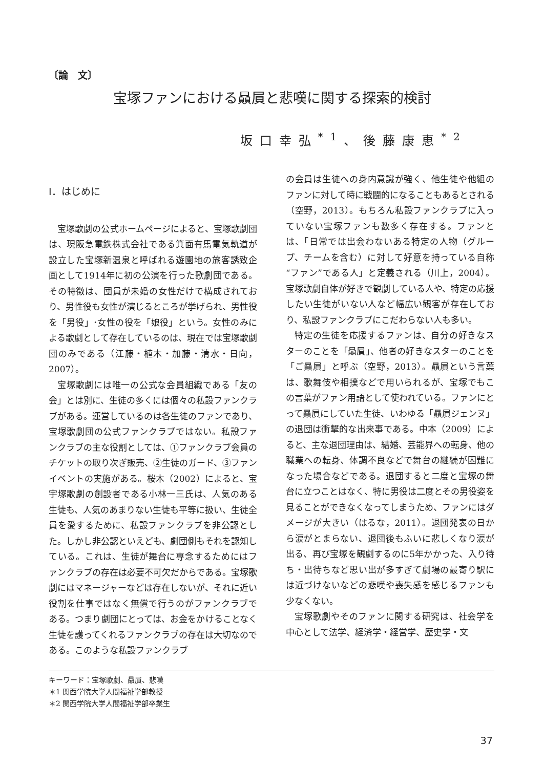〔論　文〕
宝塚ファンにおける贔屓と悲嘆に関する探索的検討
坂口幸弘<sup>*1</sup>、後藤康恵<sup>*2</sup>
Ⅰ．はじめに
宝塚歌劇の公式ホームページによると、宝塚歌劇団は、現阪急電鉄株式会社である箕面有馬電気軌道が設立した宝塚新温泉と呼ばれる遊園地の旅客誘致企画として1914年に初の公演を行った歌劇団である。その特徴は、団員が未婚の女性だけで構成されており、男性役も女性が演じるところが挙げられ、男性役を「男役」･女性の役を「娘役」という。女性のみによる歌劇として存在しているのは、現在では宝塚歌劇団のみである（江藤・植木・加藤・清水・日向，2007）。
宝塚歌劇には唯一の公式な会員組織である「友の会」とは別に、生徒の多くには個々の私設ファンクラブがある。運営しているのは各生徒のファンであり、宝塚歌劇団の公式ファンクラブではない。私設ファンクラブの主な役割としては、①ファンクラブ会員のチケットの取り次ぎ販売、②生徒のガード、③ファンイベントの実施がある。桜木（2002）によると、宝宇塚歌劇の創設者である小林一三氏は、人気のある生徒も、人気のあまりない生徒も平等に扱い、生徒全員を愛するために、私設ファンクラブを非公認とした。しかし非公認といえども、劇団側もそれを認知している。これは、生徒が舞台に専念するためにはファンクラブの存在は必要不可欠だからである。宝塚歌劇にはマネージャーなどは存在しないが、それに近い役割を仕事ではなく無償で行うのがファンクラブである。つまり劇団にとっては、お金をかけることなく生徒を護ってくれるファンクラブの存在は大切なのである。このような私設ファンクラブ
の会員は生徒への身内意識が強く、他生徒や他組のファンに対して時に戦闘的になることもあるとされる（空野，2013）。もちろん私設ファンクラブに入っていない宝塚ファンも数多く存在する。ファンとは、「日常では出会わないある特定の人物（グループ、チームを含む）に対して好意を持っている自称“ファン”である人」と定義される（川上，2004）。宝塚歌劇自体が好きで観劇している人や、特定の応援したい生徒がいない人など幅広い観客が存在しており、私設ファンクラブにこだわらない人も多い。
特定の生徒を応援するファンは、自分の好きなスターのことを「贔屓」、他者の好きなスターのことを「ご贔屓」と呼ぶ（空野，2013）。贔屓という言葉は、歌舞伎や相撲などで用いられるが、宝塚でもこの言葉がファン用語として使われている。ファンにとって贔屓にしていた生徒、いわゆる「贔屓ジェンヌ」の退団は衝撃的な出来事である。中本（2009）によると、主な退団理由は、結婚、芸能界への転身、他の職業への転身、体調不良などで舞台の継続が困難になった場合などである。退団すると二度と宝塚の舞台に立つことはなく、特に男役は二度とその男役姿を見ることができなくなってしまうため、ファンにはダメージが大きい（はるな，2011）。退団発表の日から涙がとまらない、退団後もふいに悲しくなり涙が出る、再び宝塚を観劇するのに5年かかった、入り待ち・出待ちなど思い出が多すぎて劇場の最寄り駅には近づけないなどの悲嘆や喪失感を感じるファンも少なくない。
宝塚歌劇やそのファンに関する研究は、社会学を中心として法学、経済学・経営学、歴史学・文
キーワード：宝塚歌劇、贔屓、悲嘆
＊1 関西学院大学人間福祉学部教授
＊2 関西学院大学人間福祉学部卒業生
37